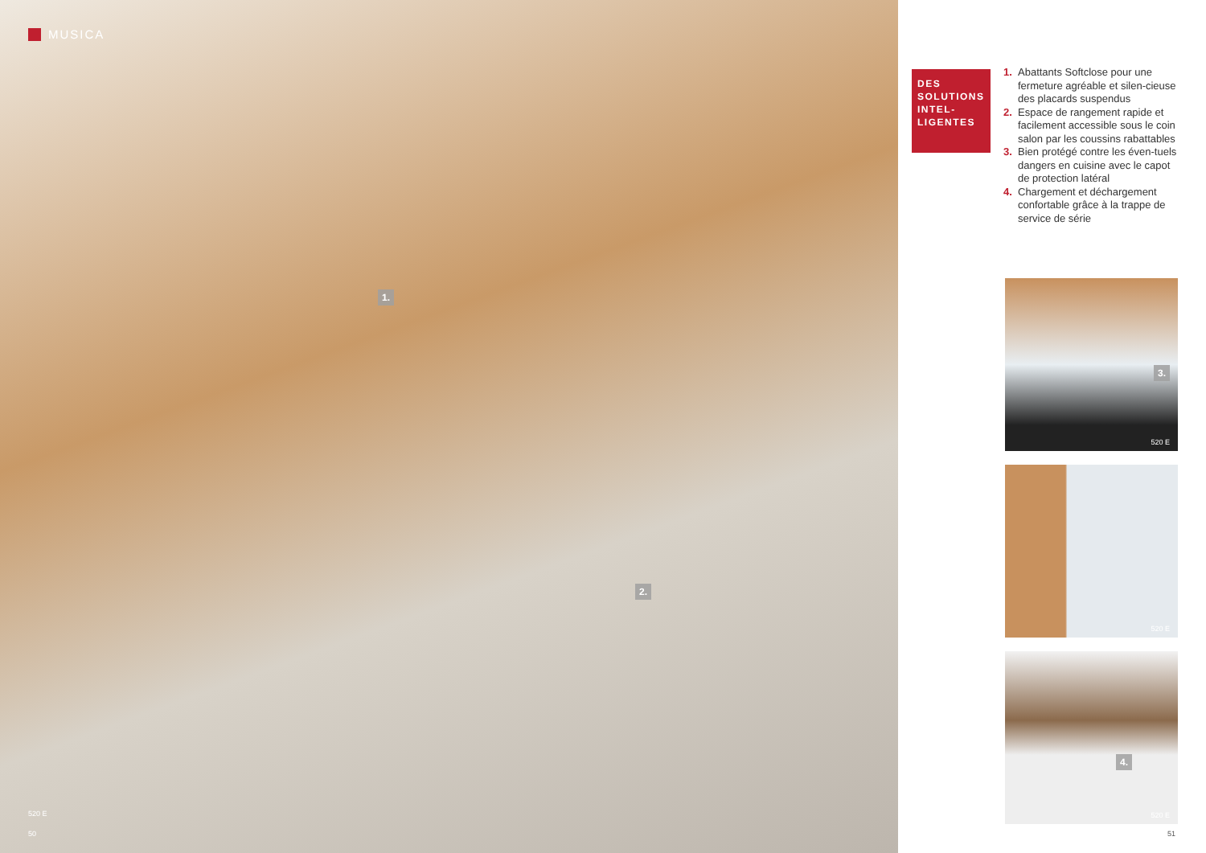MUSICA
1.
2.
520 E
50
DES
SOLUTIONS
INTEL-
LIGENTES
1. Abattants Softclose pour une fermeture agréable et silen-cieuse des placards suspendus
2. Espace de rangement rapide et facilement accessible sous le coin salon par les coussins rabattables
3. Bien protégé contre les éven-tuels dangers en cuisine avec le capot de protection latéral
4. Chargement et déchargement confortable grâce à la trappe de service de série
3.
520 E
520 E
4.
520 E
51